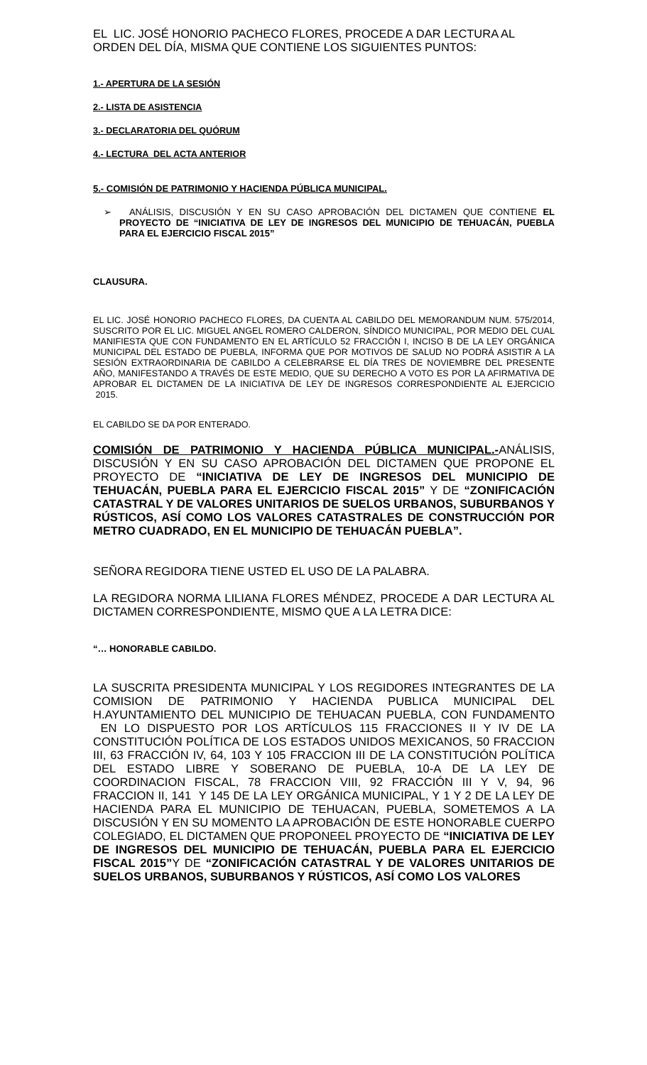EL LIC. JOSÉ HONORIO PACHECO FLORES, PROCEDE A DAR LECTURA AL ORDEN DEL DÍA, MISMA QUE CONTIENE LOS SIGUIENTES PUNTOS:
1.- APERTURA DE LA SESIÓN
2.- LISTA DE ASISTENCIA
3.- DECLARATORIA DEL QUÓRUM
4.- LECTURA DEL ACTA ANTERIOR
5.- COMISIÓN DE PATRIMONIO Y HACIENDA PÚBLICA MUNICIPAL.
➢ ANÁLISIS, DISCUSIÓN Y EN SU CASO APROBACIÓN DEL DICTAMEN QUE CONTIENE EL PROYECTO DE “INICIATIVA DE LEY DE INGRESOS DEL MUNICIPIO DE TEHUACÁN, PUEBLA PARA EL EJERCICIO FISCAL 2015”
CLAUSURA.
EL LIC. JOSÉ HONORIO PACHECO FLORES, DA CUENTA AL CABILDO DEL MEMORANDUM NUM. 575/2014, SUSCRITO POR EL LIC. MIGUEL ANGEL ROMERO CALDERON, SÍNDICO MUNICIPAL, POR MEDIO DEL CUAL MANIFIESTA QUE CON FUNDAMENTO EN EL ARTÍCULO 52 FRACCIÓN I, INCISO B DE LA LEY ORGÁNICA MUNICIPAL DEL ESTADO DE PUEBLA, INFORMA QUE POR MOTIVOS DE SALUD NO PODRÁ ASISTIR A LA SESIÓN EXTRAORDINARIA DE CABILDO A CELEBRARSE EL DÍA TRES DE NOVIEMBRE DEL PRESENTE AÑO, MANIFESTANDO A TRAVÉS DE ESTE MEDIO, QUE SU DERECHO A VOTO ES POR LA AFIRMATIVA DE APROBAR EL DICTAMEN DE LA INICIATIVA DE LEY DE INGRESOS CORRESPONDIENTE AL EJERCICIO 2015.
EL CABILDO SE DA POR ENTERADO.
COMISIÓN DE PATRIMONIO Y HACIENDA PÚBLICA MUNICIPAL.-ANÁLISIS, DISCUSIÓN Y EN SU CASO APROBACIÓN DEL DICTAMEN QUE PROPONE EL PROYECTO DE “INICIATIVA DE LEY DE INGRESOS DEL MUNICIPIO DE TEHUACÁN, PUEBLA PARA EL EJERCICIO FISCAL 2015” Y DE “ZONIFICACIÓN CATASTRAL Y DE VALORES UNITARIOS DE SUELOS URBANOS, SUBURBANOS Y RÚSTICOS, ASÍ COMO LOS VALORES CATASTRALES DE CONSTRUCCIÓN POR METRO CUADRADO, EN EL MUNICIPIO DE TEHUACÁN PUEBLA”.
SEÑORA REGIDORA TIENE USTED EL USO DE LA PALABRA.
LA REGIDORA NORMA LILIANA FLORES MÉNDEZ, PROCEDE A DAR LECTURA AL DICTAMEN CORRESPONDIENTE, MISMO QUE A LA LETRA DICE:
“… HONORABLE CABILDO.
LA SUSCRITA PRESIDENTA MUNICIPAL Y LOS REGIDORES INTEGRANTES DE LA COMISION DE PATRIMONIO Y HACIENDA PUBLICA MUNICIPAL DEL H.AYUNTAMIENTO DEL MUNICIPIO DE TEHUACAN PUEBLA, CON FUNDAMENTO EN LO DISPUESTO POR LOS ARTÍCULOS 115 FRACCIONES II Y IV DE LA CONSTITUCIÓN POLÍTICA DE LOS ESTADOS UNIDOS MEXICANOS, 50 FRACCION III, 63 FRACCIÓN IV, 64, 103 Y 105 FRACCION III DE LA CONSTITUCIÓN POLÍTICA DEL ESTADO LIBRE Y SOBERANO DE PUEBLA, 10-A DE LA LEY DE COORDINACION FISCAL, 78 FRACCION VIII, 92 FRACCIÓN III Y V, 94, 96 FRACCION II, 141 Y 145 DE LA LEY ORGÁNICA MUNICIPAL, Y 1 Y 2 DE LA LEY DE HACIENDA PARA EL MUNICIPIO DE TEHUACAN, PUEBLA, SOMETEMOS A LA DISCUSIÓN Y EN SU MOMENTO LA APROBACIÓN DE ESTE HONORABLE CUERPO COLEGIADO, EL DICTAMEN QUE PROPONEEL PROYECTO DE “INICIATIVA DE LEY DE INGRESOS DEL MUNICIPIO DE TEHUACÁN, PUEBLA PARA EL EJERCICIO FISCAL 2015”Y DE “ZONIFICACIÓN CATASTRAL Y DE VALORES UNITARIOS DE SUELOS URBANOS, SUBURBANOS Y RÚSTICOS, ASÍ COMO LOS VALORES